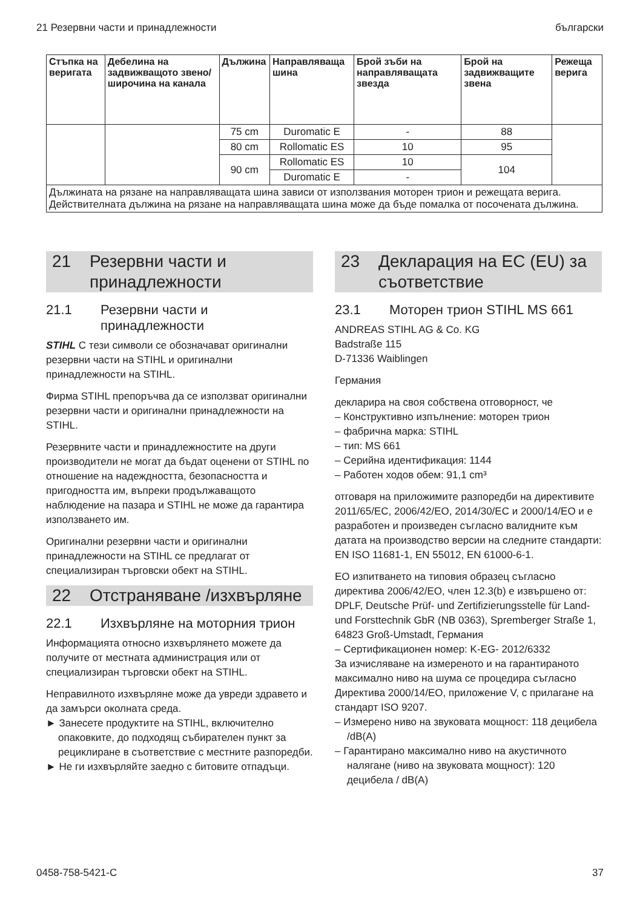21 Резервни части и принадлежности български
| Стъпка на веригата | Дебелина на задвижващото звено/ широчина на канала | Дължина | Направляваща шина | Брой зъби на направляващата звезда | Брой на задвижващите звена | Режеща верига |
| --- | --- | --- | --- | --- | --- | --- |
| | | 75 cm | Duromatic E | - | 88 | |
| | | 80 cm | Rollomatic ES | 10 | 95 | |
| | | 90 cm | Rollomatic ES | 10 | 104 | |
| | | | Duromatic E | - | | |
| Дължината на рязане на направляващата шина зависи от използвания моторен трион и режещата верига. Действителната дължина на рязане на направляващата шина може да бъде помалка от посочената дължина. | | | | | | |
21 Резервни части и принадлежности
21.1 Резервни части и принадлежности
STIHL С тези символи се обозначават оригинални резервни части на STIHL и оригинални принадлежности на STIHL.
Фирма STIHL препоръчва да се използват оригинални резервни части и оригинални принадлежности на STIHL.
Резервните части и принадлежностите на други производители не могат да бъдат оценени от STIHL по отношение на надеждността, безопасността и пригодността им, въпреки продължаващото наблюдение на пазара и STIHL не може да гарантира използването им.
Оригинални резервни части и оригинални принадлежности на STIHL се предлагат от специализиран търговски обект на STIHL.
22 Отстраняване /изхвърляне
22.1 Изхвърляне на моторния трион
Информацията относно изхвърлянето можете да получите от местната администрация или от специализиран търговски обект на STIHL.
Неправилното изхвърляне може да увреди здравето и да замърси околната среда.
► Занесете продуктите на STIHL, включително опаковките, до подходящ събирателен пункт за рециклиране в съответствие с местните разпоредби.
► Не ги изхвърляйте заедно с битовите отпадъци.
23 Декларация на EC (EU) за съответствие
23.1 Моторен трион STIHL MS 661
ANDREAS STIHL AG & Co. KG
Badstraße 115
D-71336 Waiblingen
Германия
декларира на своя собствена отговорност, че
– Конструктивно изпълнение: моторен трион
– фабрична марка: STIHL
– тип: MS 661
– Серийна идентификация: 1144
– Работен ходов обем: 91,1 cm³
отговаря на приложимите разпоредби на директивите 2011/65/EC, 2006/42/EO, 2014/30/EC и 2000/14/EO и е разработен и произведен съгласно валидните към датата на производство версии на следните стандарти: EN ISO 11681-1, EN 55012, EN 61000-6-1.
EO изпитването на типовия образец съгласно директива 2006/42/EO, член 12.3(b) е извършено от: DPLF, Deutsche Prüf- und Zertifizierungsstelle für Land- und Forsttechnik GbR (NB 0363), Spremberger Straße 1, 64823 Groß-Umstadt, Германия
– Сертификационен номер: K-EG- 2012/6332
За изчисляване на измереното и на гарантираното максимално ниво на шума се процедира съгласно Директива 2000/14/EO, приложение V, с прилагане на стандарт ISO 9207.
– Измерено ниво на звуковата мощност: 118 децибела /dB(A)
– Гарантирано максимално ниво на акустичното налягане (ниво на звуковата мощност): 120 децибела / dB(A)
0458-758-5421-C 37